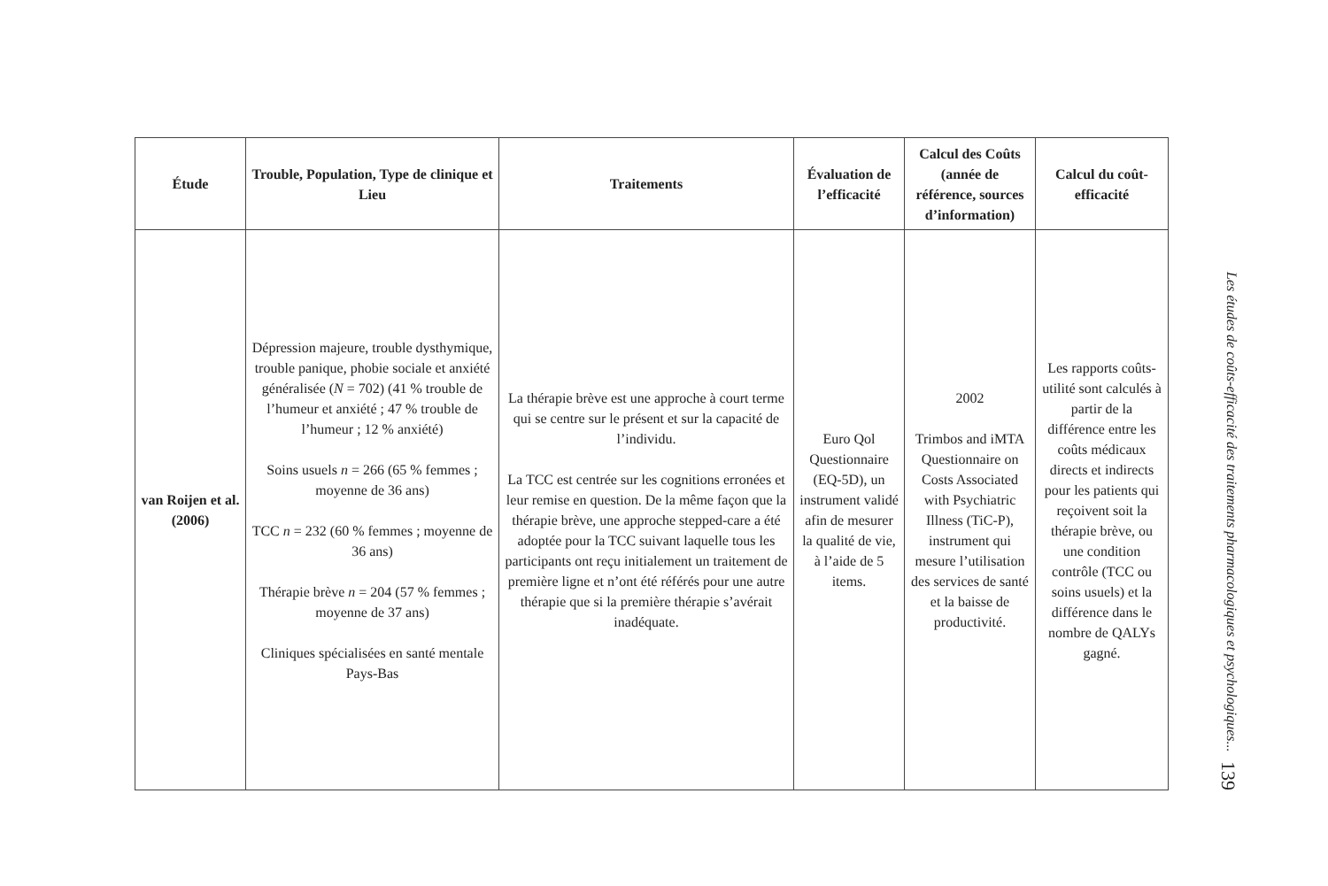| Étude | Trouble, Population, Type de clinique et Lieu | Traitements | Évaluation de l’efficacité | Calcul des Coûts (année de référence, sources d’information) | Calcul du coût-efficacité |
| --- | --- | --- | --- | --- | --- |
| van Roijen et al. (2006) | Dépression majeure, trouble dysthymique, trouble panique, phobie sociale et anxiété généralisée ( N = 702) (41 % trouble de l’humeur et anxiété ; 47 % trouble de l’humeur ; 12 % anxiété) Soins usuels n = 266 (65 % femmes ; moyenne de 36 ans) TCC n = 232 (60 % femmes ; moyenne de 36 ans) Thérapie brève n = 204 (57 % femmes ; moyenne de 37 ans) Cliniques spécialisées en santé mentale Pays-Bas | La thérapie brève est une approche à court terme qui se centre sur le présent et sur la capacité de l’individu. La TCC est centrée sur les cognitions erronées et leur remise en question. De la même façon que la thérapie brève, une approche stepped-care a été adoptée pour la TCC suivant laquelle tous les participants ont reçu initialement un traitement de première ligne et n’ont été référés pour une autre thérapie que si la première thérapie s’avérait inadéquate. | Euro Qol Questionnaire (EQ-5D), un instrument validé afin de mesurer la qualité de vie, à l’aide de 5 items. | 2002 Trimbos and iMTA Questionnaire on Costs Associated with Psychiatric Illness (TiC-P), instrument qui mesure l’utilisation des services de santé et la baisse de productivité. | Les rapports coûts-utilité sont calculés à partir de la différence entre les coûts médicaux directs et indirects pour les patients qui reçoivent soit la thérapie brève, ou une condition contrôle (TCC ou soins usuels) et la différence dans le nombre de QALYs gagné. |
Les études de coûts-efficacité des traitements pharmacologiques et psychologiques... 139